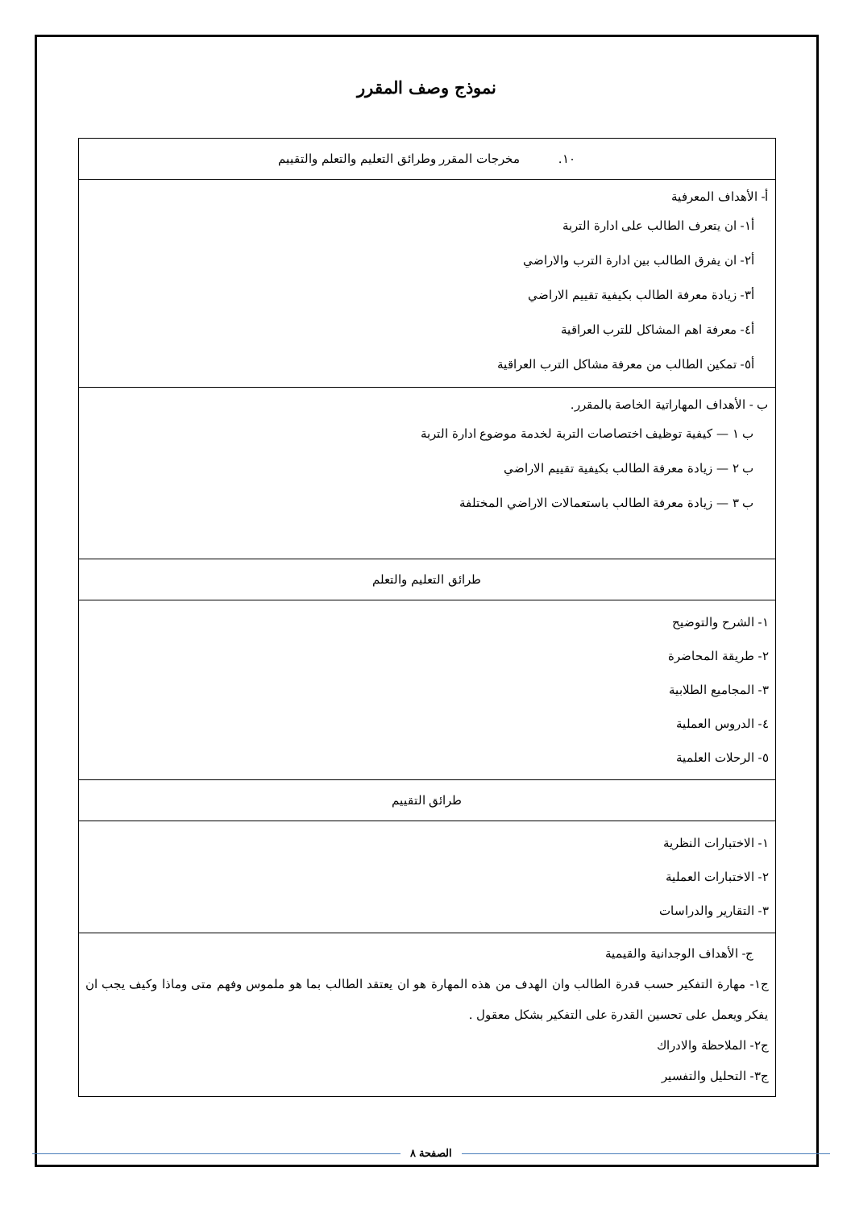نموذج وصف المقرر
| ١٠. مخرجات المقرر وطرائق التعليم والتعلم والتقييم |
| أ- الأهداف المعرفية أ١- ان يتعرف الطالب على ادارة التربة أ٢- ان يفرق الطالب بين ادارة الترب والاراضي أ٣- زيادة معرفة الطالب بكيفية تقييم الاراضي أ٤- معرفة اهم المشاكل للترب العراقية أ٥- تمكين الطالب من معرفة مشاكل الترب العراقية |
| ب - الأهداف المهاراتية الخاصة بالمقرر. ب ١ — كيفية توظيف اختصاصات التربة لخدمة موضوع ادارة التربة ب ٢ — زيادة معرفة الطالب بكيفية تقييم الاراضي ب ٣ — زيادة معرفة الطالب باستعمالات الاراضي المختلفة |
| طرائق التعليم والتعلم |
| ١- الشرح والتوضيح ٢- طريقة المحاضرة ٣- المجاميع الطلابية ٤- الدروس العملية ٥- الرحلات العلمية |
| طرائق التقييم |
| ١- الاختبارات النظرية ٢- الاختبارات العملية ٣- التقارير والدراسات |
| ج- الأهداف الوجدانية والقيمية ج١- مهارة التفكير حسب قدرة الطالب وان الهدف من هذه المهارة هو ان يعتقد الطالب بما هو ملموس وفهم متى وماذا وكيف يجب ان يفكر ويعمل على تحسين القدرة على التفكير بشكل معقول . ج٢- الملاحظة والادراك ج٣- التحليل والتفسير |
الصفحة ٨